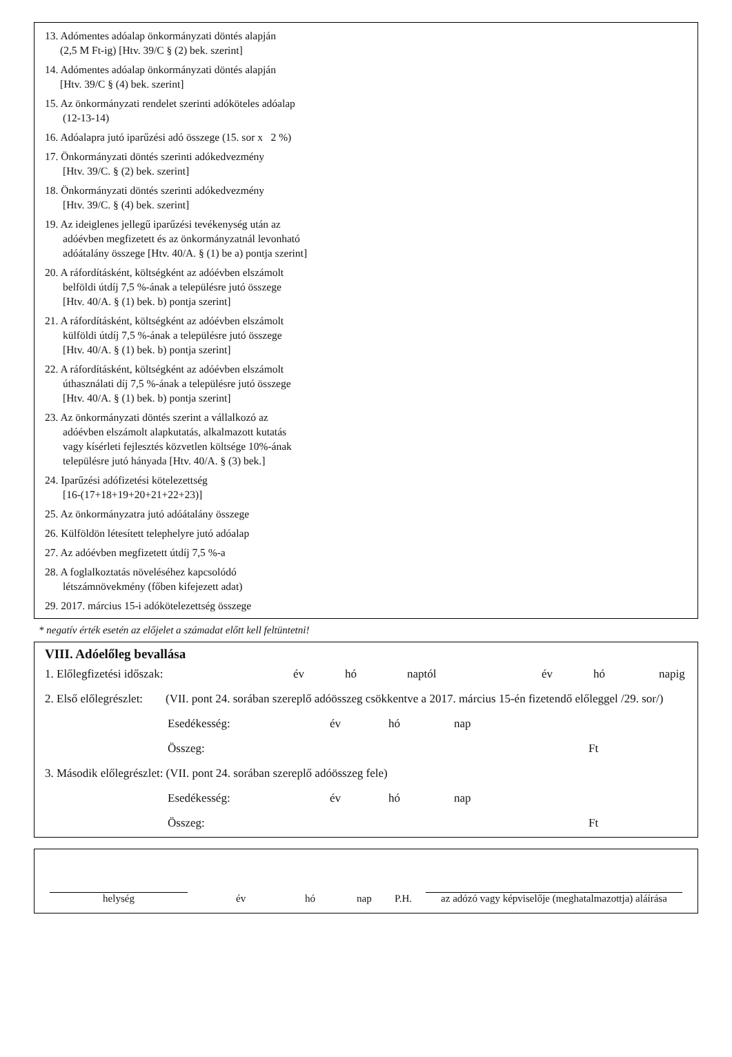13. Adómentes adóalap önkormányzati döntés alapján
(2,5 M Ft-ig) [Htv. 39/C § (2) bek. szerint]
14. Adómentes adóalap önkormányzati döntés alapján
[Htv. 39/C § (4) bek. szerint]
15. Az önkormányzati rendelet szerinti adóköteles adóalap
(12-13-14)
16. Adóalapra jutó iparűzési adó összege (15. sor x 2 %)
17. Önkormányzati döntés szerinti adókedvezmény
[Htv. 39/C. § (2) bek. szerint]
18. Önkormányzati döntés szerinti adókedvezmény
[Htv. 39/C. § (4) bek. szerint]
19. Az ideiglenes jellegű iparűzési tevékenység után az
adóévben megfizetett és az önkormányzatnál levonható
adóátalány összege [Htv. 40/A. § (1) be a) pontja szerint]
20. A ráfordításként, költségként az adóévben elszámolt
belföldi útdíj 7,5 %-ának a településre jutó összege
[Htv. 40/A. § (1) bek. b) pontja szerint]
21. A ráfordításként, költségként az adóévben elszámolt
külföldi útdíj 7,5 %-ának a településre jutó összege
[Htv. 40/A. § (1) bek. b) pontja szerint]
22. A ráfordításként, költségként az adóévben elszámolt
úthasználati díj 7,5 %-ának a településre jutó összege
[Htv. 40/A. § (1) bek. b) pontja szerint]
23. Az önkormányzati döntés szerint a vállalkozó az
adóévben elszámolt alapkutatás, alkalmazott kutatás
vagy kísérleti fejlesztés közvetlen költsége 10%-ának
településre jutó hányada [Htv. 40/A. § (3) bek.]
24. Iparűzési adófizetési kötelezettség
[16-(17+18+19+20+21+22+23)]
25. Az önkormányzatra jutó adóátalány összege
26. Külföldön létesített telephelyre jutó adóalap
27. Az adóévben megfizetett útdíj 7,5 %-a
28. A foglalkoztatás növeléséhez kapcsolódó
létszámnövekmény (főben kifejezett adat)
29. 2017. március 15-i adókötelezettség összege
* negatív érték esetén az előjelet a számadat előtt kell feltüntetni!
VIII. Adóelőleg bevallása
1. Előlegfizetési időszak: év hó naptól év hó napig
2. Első előlegrészlet: (VII. pont 24. sorában szereplő adóösszeg csökkentve a 2017. március 15-én fizetendő előleggel /29. sor/)
Esedékesség: év hó nap
Összeg: Ft
3. Második előlegrészlet: (VII. pont 24. sorában szereplő adóösszeg fele)
Esedékesség: év hó nap
Összeg: Ft
helység év hó nap P.H. az adózó vagy képviselője (meghatalmazottja) aláírása